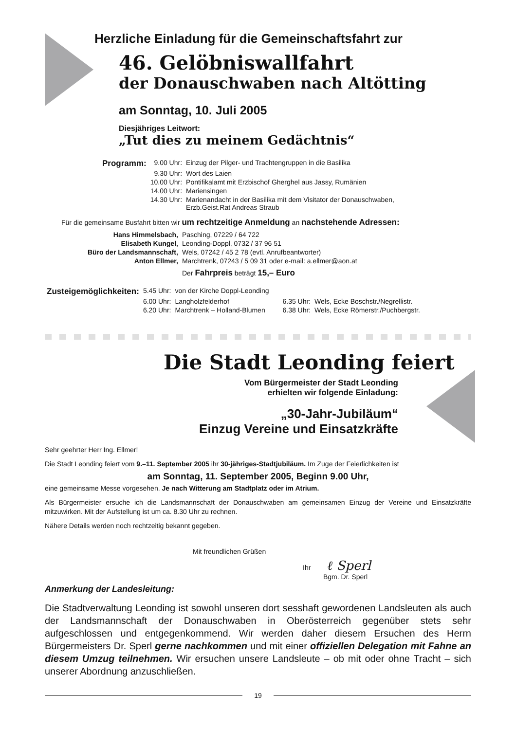Herzliche Einladung für die Gemeinschaftsfahrt zur
46. Gelöbniswallfahrt
der Donauschwaben nach Altötting
am Sonntag, 10. Juli 2005
Diesjähriges Leitwort:
„Tut dies zu meinem Gedächtnis“
| Programm: | 9.00 Uhr: | Einzug der Pilger- und Trachtengruppen in die Basilika |
| | 9.30 Uhr: | Wort des Laien |
| | 10.00 Uhr: | Pontifikalamt mit Erzbischof Gherghel aus Jassy, Rumänien |
| | 14.00 Uhr: | Mariensingen |
| | 14.30 Uhr: | Marienandacht in der Basilika mit dem Visitator der Donauschwaben, Erzb.Geist.Rat Andreas Straub |
Für die gemeinsame Busfahrt bitten wir um rechtzeitige Anmeldung an nachstehende Adressen:
| Hans Himmelsbach, | Pasching, 07229 / 64 722 |
| Elisabeth Kungel, | Leonding-Doppl, 0732 / 37 96 51 |
| Büro der Landsmannschaft, | Wels, 07242 / 45 2 78 (evtl. Anrufbeantworter) |
| Anton Ellmer, | Marchtrenk, 07243 / 5 09 31 oder e-mail: a.ellmer@aon.at |
| | Der Fahrpreis beträgt 15,– Euro |
| Zusteigemöglichkeiten: | 5.45 Uhr: | von der Kirche Doppl-Leonding | | |
| | 6.00 Uhr: | Langholzfelderhof | 6.35 Uhr: | Wels, Ecke Boschstr./Negrellistr. |
| | 6.20 Uhr: | Marchtrenk – Holland-Blumen | 6.38 Uhr: | Wels, Ecke Römerstr./Puchbergstr. |
Die Stadt Leonding feiert
Vom Bürgermeister der Stadt Leonding
erhielten wir folgende Einladung:
„30-Jahr-Jubiläum“
Einzug Vereine und Einsatzkräfte
Sehr geehrter Herr Ing. Ellmer!
Die Stadt Leonding feiert vom 9.–11. September 2005 ihr 30-jähriges-Stadtjubiläum. Im Zuge der Feierlichkeiten ist
am Sonntag, 11. September 2005, Beginn 9.00 Uhr,
eine gemeinsame Messe vorgesehen. Je nach Witterung am Stadtplatz oder im Atrium.
Als Bürgermeister ersuche ich die Landsmannschaft der Donauschwaben am gemeinsamen Einzug der Vereine und Einsatzkräfte mitzuwirken. Mit der Aufstellung ist um ca. 8.30 Uhr zu rechnen.
Nähere Details werden noch rechtzeitig bekannt gegeben.
Mit freundlichen Grüßen
Ihr ℓ Sperl
Bgm. Dr. Sperl
Anmerkung der Landesleitung:
Die Stadtverwaltung Leonding ist sowohl unseren dort sesshaft gewordenen Landsleuten als auch der Landsmannschaft der Donauschwaben in Oberösterreich gegenüber stets sehr aufgeschlossen und entgegenkommend. Wir werden daher diesem Ersuchen des Herrn Bürgermeisters Dr. Sperl gerne nachkommen und mit einer offiziellen Delegation mit Fahne an diesem Umzug teilnehmen. Wir ersuchen unsere Landsleute – ob mit oder ohne Tracht – sich unserer Abordnung anzuschließen.
19